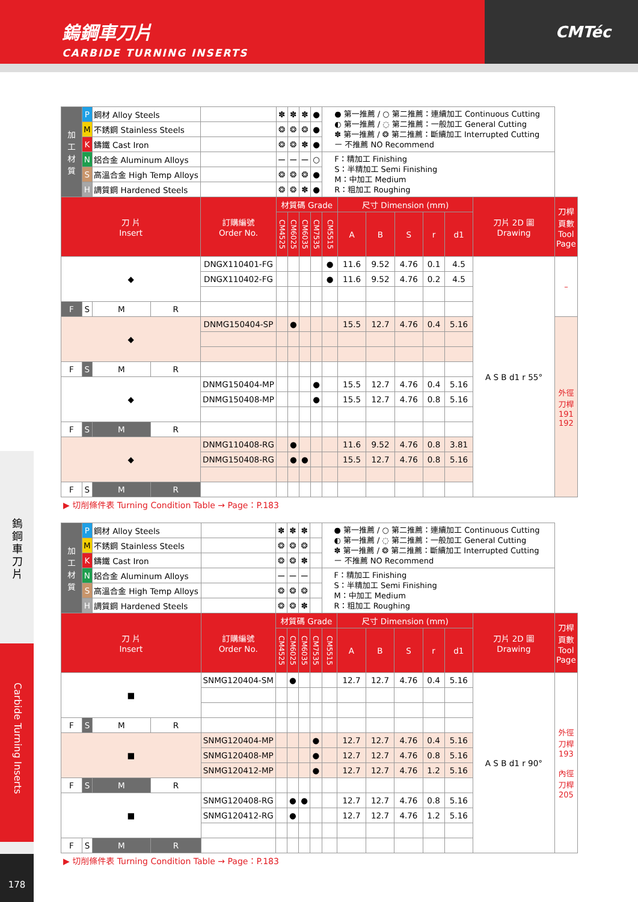鎢鋼車刀片
CARBIDE TURNING INSERTS
CMTéc
| 加 工 材 質 | P | 鋼材 Alloy Steels | | | ✽ | ✽ | ✽ | ● | ● 第一推薦 / ○ 第二推薦：連續加工 Continuous Cutting ◐ 第一推薦 / ◌ 第二推薦：一般加工 General Cutting ✽ 第一推薦 / ❂ 第二推薦：斷續加工 Interrupted Cutting ー 不推薦 NO Recommend | | | | | | | |
| | M | 不銹鋼 Stainless Steels | | | ❂ | ❂ | ❂ | ● | | | | | | | | |
| | K | 鑄鐵 Cast Iron | | | ❂ | ❂ | ✽ | ● | | | | | | | | |
| | N | 鋁合金 Aluminum Alloys | | | ー | ー | ー | ○ | F：精加工 Finishing S：半精加工 Semi Finishing M：中加工 Medium R：粗加工 Roughing | | | | | | | |
| | S | 高溫合金 High Temp Alloys | | | ❂ | ❂ | ❂ | ● | | | | | | | | |
| | H | 調質鋼 Hardened Steels | | | ❂ | ❂ | ✽ | ● | | | | | | | | |
| 刀 片 Insert | | | | 訂購編號 Order No. | 材質碼 Grade | | | | | 尺寸 Dimension (mm) | | | | | 刀片 2D 圖 Drawing | 刀桿 頁數 Tool Page |
| | | | | | CM4525 | CM6025 | CM6035 | CM7535 | CM5515 | A | B | S | r | d1 | | |
| ◆ | | | | DNGX110401-FG | | | | | ● | 11.6 | 9.52 | 4.76 | 0.1 | 4.5 | A S B d1 r 55° | – |
| | | | | DNGX110402-FG | | | | | ● | 11.6 | 9.52 | 4.76 | 0.2 | 4.5 | | |
| F | S | M | R | | | | | | | | | | | | | |
| ◆ | | | | DNMG150404-SP | | ● | | | | 15.5 | 12.7 | 4.76 | 0.4 | 5.16 | | 外徑 刀桿 191 192 |
| F | S | M | R | | | | | | | | | | | | | |
| ◆ | | | | DNMG150404-MP | | | | ● | | 15.5 | 12.7 | 4.76 | 0.4 | 5.16 | | |
| | | | | DNMG150408-MP | | | | ● | | 15.5 | 12.7 | 4.76 | 0.8 | 5.16 | | |
| F | S | M | R | | | | | | | | | | | | | |
| ◆ | | | | DNMG110408-RG | | ● | | | | 11.6 | 9.52 | 4.76 | 0.8 | 3.81 | | |
| | | | | DNMG150408-RG | | ● | ● | | | 15.5 | 12.7 | 4.76 | 0.8 | 5.16 | | |
| F | S | M | R | | | | | | | | | | | | | |
▶ 切削條件表 Turning Condition Table → Page：P.183
| 加 工 材 質 | P | 鋼材 Alloy Steels | | | ✽ | ✽ | ✽ | | ● 第一推薦 / ○ 第二推薦：連續加工 Continuous Cutting ◐ 第一推薦 / ◌ 第二推薦：一般加工 General Cutting ✽ 第一推薦 / ❂ 第二推薦：斷續加工 Interrupted Cutting ー 不推薦 NO Recommend | | | | | | | |
| | M | 不銹鋼 Stainless Steels | | | ❂ | ❂ | ❂ | | | | | | | | | |
| | K | 鑄鐵 Cast Iron | | | ❂ | ❂ | ✽ | | | | | | | | | |
| | N | 鋁合金 Aluminum Alloys | | | ー | ー | ー | | F：精加工 Finishing S：半精加工 Semi Finishing M：中加工 Medium R：粗加工 Roughing | | | | | | | |
| | S | 高溫合金 High Temp Alloys | | | ❂ | ❂ | ❂ | | | | | | | | | |
| | H | 調質鋼 Hardened Steels | | | ❂ | ❂ | ✽ | | | | | | | | | |
| 刀 片 Insert | | | | 訂購編號 Order No. | 材質碼 Grade | | | | | 尺寸 Dimension (mm) | | | | | 刀片 2D 圖 Drawing | 刀桿 頁數 Tool Page |
| | | | | | CM4525 | CM6025 | CM6035 | CM7535 | CM5515 | A | B | S | r | d1 | | |
| ■ | | | | SNMG120404-SM | | ● | | | | 12.7 | 12.7 | 4.76 | 0.4 | 5.16 | A S B d1 r 90° | 外徑 刀桿 193 內徑 刀桿 205 |
| F | S | M | R | | | | | | | | | | | | | |
| ■ | | | | SNMG120404-MP | | | | ● | | 12.7 | 12.7 | 4.76 | 0.4 | 5.16 | | |
| | | | | SNMG120408-MP | | | | ● | | 12.7 | 12.7 | 4.76 | 0.8 | 5.16 | | |
| | | | | SNMG120412-MP | | | | ● | | 12.7 | 12.7 | 4.76 | 1.2 | 5.16 | | |
| F | S | M | R | | | | | | | | | | | | | |
| ■ | | | | SNMG120408-RG | | ● | ● | | | 12.7 | 12.7 | 4.76 | 0.8 | 5.16 | | |
| | | | | SNMG120412-RG | | ● | | | | 12.7 | 12.7 | 4.76 | 1.2 | 5.16 | | |
| F | S | M | R | | | | | | | | | | | | | |
▶ 切削條件表 Turning Condition Table → Page：P.183
鎢鋼車刀片
Carbide Turning Inserts
178